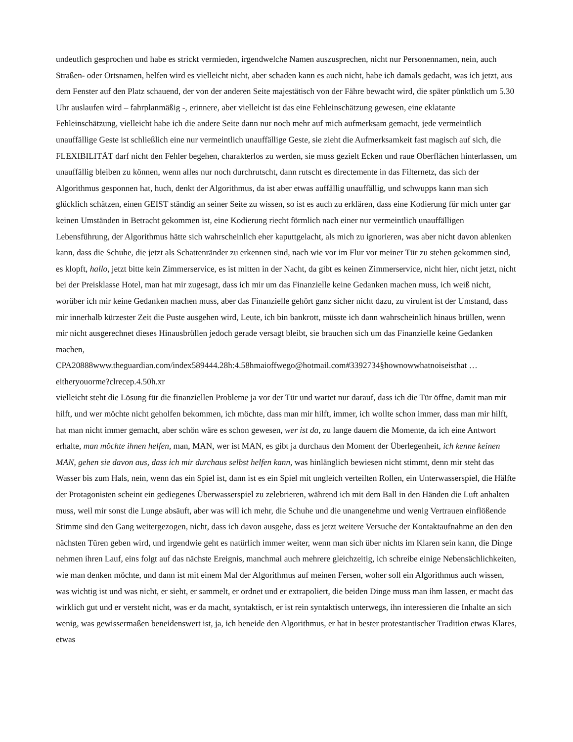undeutlich gesprochen und habe es strickt vermieden, irgendwelche Namen auszusprechen, nicht nur Personennamen, nein, auch Straßen- oder Ortsnamen, helfen wird es vielleicht nicht, aber schaden kann es auch nicht, habe ich damals gedacht, was ich jetzt, aus dem Fenster auf den Platz schauend, der von der anderen Seite majestätisch von der Fähre bewacht wird, die später pünktlich um 5.30 Uhr auslaufen wird – fahrplanmäßig -, erinnere, aber vielleicht ist das eine Fehleinschätzung gewesen, eine eklatante Fehleinschätzung, vielleicht habe ich die andere Seite dann nur noch mehr auf mich aufmerksam gemacht, jede vermeintlich unauffällige Geste ist schließlich eine nur vermeintlich unauffällige Geste, sie zieht die Aufmerksamkeit fast magisch auf sich, die FLEXIBILITÄT darf nicht den Fehler begehen, charakterlos zu werden, sie muss gezielt Ecken und raue Oberflächen hinterlassen, um unauffällig bleiben zu können, wenn alles nur noch durchrutscht, dann rutscht es directemente in das Filternetz, das sich der Algorithmus gesponnen hat, huch, denkt der Algorithmus, da ist aber etwas auffällig unauffällig, und schwupps kann man sich glücklich schätzen, einen GEIST ständig an seiner Seite zu wissen, so ist es auch zu erklären, dass eine Kodierung für mich unter gar keinen Umständen in Betracht gekommen ist, eine Kodierung riecht förmlich nach einer nur vermeintlich unauffälligen Lebensführung, der Algorithmus hätte sich wahrscheinlich eher kaputtgelacht, als mich zu ignorieren, was aber nicht davon ablenken kann, dass die Schuhe, die jetzt als Schattenränder zu erkennen sind, nach wie vor im Flur vor meiner Tür zu stehen gekommen sind, es klopft, hallo, jetzt bitte kein Zimmerservice, es ist mitten in der Nacht, da gibt es keinen Zimmerservice, nicht hier, nicht jetzt, nicht bei der Preisklasse Hotel, man hat mir zugesagt, dass ich mir um das Finanzielle keine Gedanken machen muss, ich weiß nicht, worüber ich mir keine Gedanken machen muss, aber das Finanzielle gehört ganz sicher nicht dazu, zu virulent ist der Umstand, dass mir innerhalb kürzester Zeit die Puste ausgehen wird, Leute, ich bin bankrott, müsste ich dann wahrscheinlich hinaus brüllen, wenn mir nicht ausgerechnet dieses Hinausbrüllen jedoch gerade versagt bleibt, sie brauchen sich um das Finanzielle keine Gedanken machen,
CPA20888www.theguardian.com/index589444.28h:4.58hmaioffwego@hotmail.com#3392734§hownowwhatnoiseisthat …eitheryouorme?clrecep.4.50h.xr
vielleicht steht die Lösung für die finanziellen Probleme ja vor der Tür und wartet nur darauf, dass ich die Tür öffne, damit man mir hilft, und wer möchte nicht geholfen bekommen, ich möchte, dass man mir hilft, immer, ich wollte schon immer, dass man mir hilft, hat man nicht immer gemacht, aber schön wäre es schon gewesen, wer ist da, zu lange dauern die Momente, da ich eine Antwort erhalte, man möchte ihnen helfen, man, MAN, wer ist MAN, es gibt ja durchaus den Moment der Überlegenheit, ich kenne keinen MAN, gehen sie davon aus, dass ich mir durchaus selbst helfen kann, was hinlänglich bewiesen nicht stimmt, denn mir steht das Wasser bis zum Hals, nein, wenn das ein Spiel ist, dann ist es ein Spiel mit ungleich verteilten Rollen, ein Unterwasserspiel, die Hälfte der Protagonisten scheint ein gediegenes Überwasserspiel zu zelebrieren, während ich mit dem Ball in den Händen die Luft anhalten muss, weil mir sonst die Lunge absäuft, aber was will ich mehr, die Schuhe und die unangenehme und wenig Vertrauen einflößende Stimme sind den Gang weitergezogen, nicht, dass ich davon ausgehe, dass es jetzt weitere Versuche der Kontaktaufnahme an den den nächsten Türen geben wird, und irgendwie geht es natürlich immer weiter, wenn man sich über nichts im Klaren sein kann, die Dinge nehmen ihren Lauf, eins folgt auf das nächste Ereignis, manchmal auch mehrere gleichzeitig, ich schreibe einige Nebensächlichkeiten, wie man denken möchte, und dann ist mit einem Mal der Algorithmus auf meinen Fersen, woher soll ein Algorithmus auch wissen, was wichtig ist und was nicht, er sieht, er sammelt, er ordnet und er extrapoliert, die beiden Dinge muss man ihm lassen, er macht das wirklich gut und er versteht nicht, was er da macht, syntaktisch, er ist rein syntaktisch unterwegs, ihn interessieren die Inhalte an sich wenig, was gewissermaßen beneidenswert ist, ja, ich beneide den Algorithmus, er hat in bester protestantischer Tradition etwas Klares, etwas